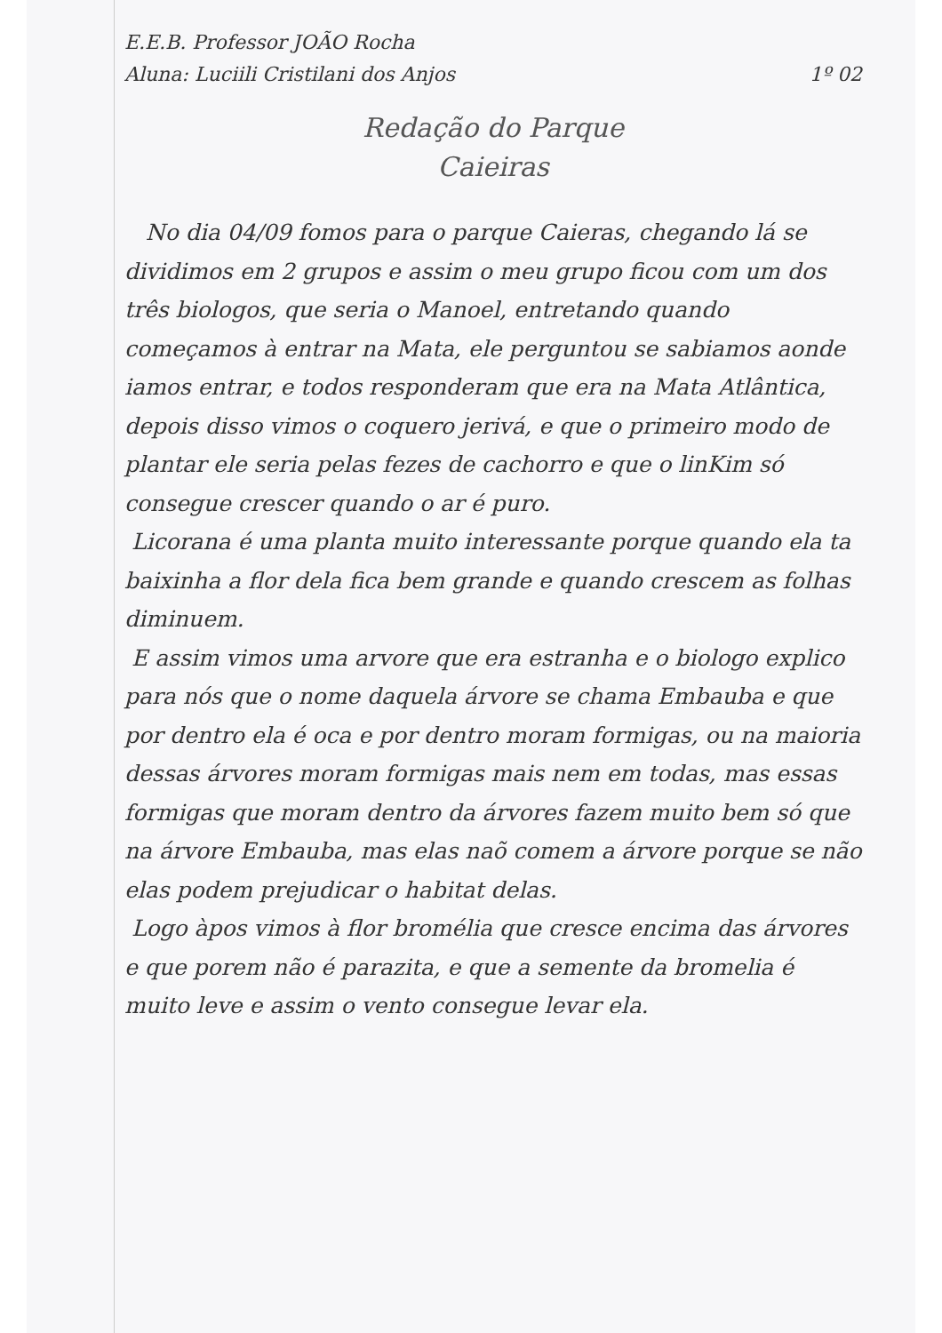E.E.B. Professor JOÃO Rocha
Aluna: Luciili Cristilani dos Anjos 1º 02
Redação do Parque
Caieiras
No dia 04/09 fomos para o parque Caieras, chegando lá se dividimos em 2 grupos e assim o meu grupo ficou com um dos três biologos, que seria o Manoel, entretando quando começamos à entrar na Mata, ele perguntou se sabiamos aonde iamos entrar, e todos responderam que era na Mata Atlântica, depois disso vimos o coquero jerivá, e que o primeiro modo de plantar ele seria pelas fezes de cachorro e que o linKim só consegue crescer quando o ar é puro.
Licorana é uma planta muito interessante porque quando ela ta baixinha a flor dela fica bem grande e quando crescem as folhas diminuem.
E assim vimos uma arvore que era estranha e o biologo explico para nós que o nome daquela árvore se chama Embauba e que por dentro ela é oca e por dentro moram formigas, ou na maioria dessas árvores moram formigas mais nem em todas, mas essas formigas que moram dentro da árvores fazem muito bem só que na árvore Embauba, mas elas naõ comem a árvore porque se não elas podem prejudicar o habitat delas.
Logo àpos vimos à flor bromélia que cresce encima das árvores e que porem não é parazita, e que a semente da bromelia é muito leve e assim o vento consegue levar ela.